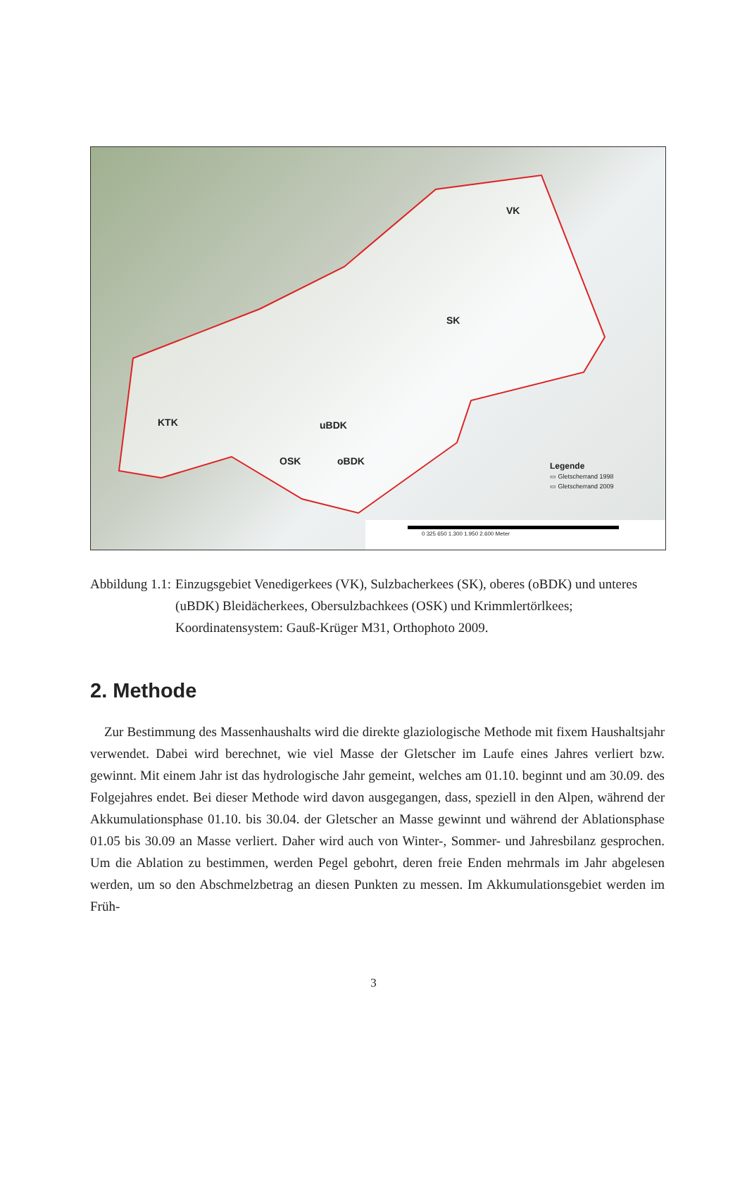VK
SK
KTK uBDK
OSK oBDK
Legende
▭ Gletscherrand 1998
▭ Gletscherrand 2009
0 325 650 1.300 1.950 2.600 Meter
Abbildung 1.1: Einzugsgebiet Venedigerkees (VK), Sulzbacherkees (SK), oberes (oBDK) und unteres (uBDK) Bleidächerkees, Obersulzbachkees (OSK) und Krimmlertörl­kees; Koordinatensystem: Gauß-Krüger M31, Orthophoto 2009.
2. Methode
Zur Bestimmung des Massenhaushalts wird die direkte glaziologische Methode mit fixem Haushaltsjahr verwendet. Dabei wird berechnet, wie viel Masse der Gletscher im Laufe eines Jahres verliert bzw. gewinnt. Mit einem Jahr ist das hydrologische Jahr gemeint, welches am 01.10. beginnt und am 30.09. des Folgejahres endet. Bei dieser Methode wird davon ausgegan­gen, dass, speziell in den Alpen, während der Akkumulationsphase 01.10. bis 30.04. der Glet­scher an Masse gewinnt und während der Ablationsphase 01.05 bis 30.09 an Masse verliert. Daher wird auch von Winter-, Sommer- und Jahresbilanz gesprochen. Um die Ablation zu be­stimmen, werden Pegel gebohrt, deren freie Enden mehrmals im Jahr abgelesen werden, um so den Abschmelzbetrag an diesen Punkten zu messen. Im Akkumulationsgebiet werden im Früh-
3